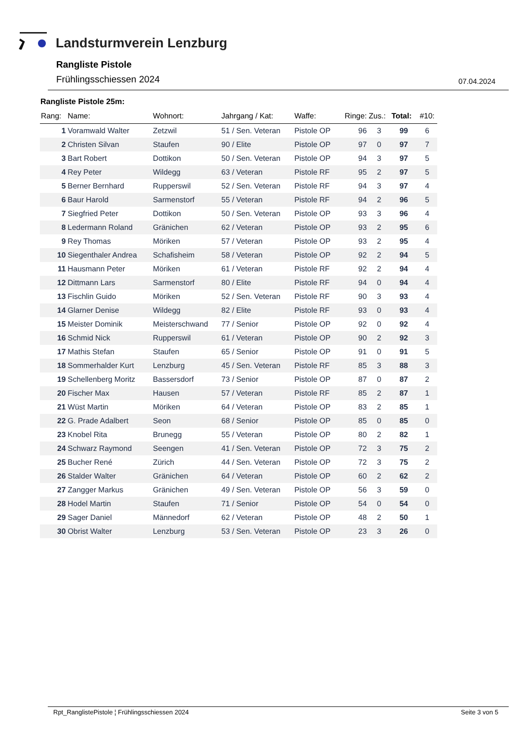Landsturmverein Lenzburg
Rangliste Pistole
Frühlingsschiessen 2024 07.04.2024
Rangliste Pistole 25m:
| Rang: | Name: | Wohnort: | Jahrgang / Kat: | Waffe: | Ringe: | Zus.: | Total: | #10: |
| --- | --- | --- | --- | --- | --- | --- | --- | --- |
| 1 | Voramwald Walter | Zetzwil | 51 / Sen. Veteran | Pistole OP | 96 | 3 | 99 | 6 |
| 2 | Christen Silvan | Staufen | 90 / Elite | Pistole OP | 97 | 0 | 97 | 7 |
| 3 | Bart Robert | Dottikon | 50 / Sen. Veteran | Pistole OP | 94 | 3 | 97 | 5 |
| 4 | Rey Peter | Wildegg | 63 / Veteran | Pistole RF | 95 | 2 | 97 | 5 |
| 5 | Berner Bernhard | Rupperswil | 52 / Sen. Veteran | Pistole RF | 94 | 3 | 97 | 4 |
| 6 | Baur Harold | Sarmenstorf | 55 / Veteran | Pistole RF | 94 | 2 | 96 | 5 |
| 7 | Siegfried Peter | Dottikon | 50 / Sen. Veteran | Pistole OP | 93 | 3 | 96 | 4 |
| 8 | Ledermann Roland | Gränichen | 62 / Veteran | Pistole OP | 93 | 2 | 95 | 6 |
| 9 | Rey Thomas | Möriken | 57 / Veteran | Pistole OP | 93 | 2 | 95 | 4 |
| 10 | Siegenthaler Andrea | Schafisheim | 58 / Veteran | Pistole OP | 92 | 2 | 94 | 5 |
| 11 | Hausmann Peter | Möriken | 61 / Veteran | Pistole RF | 92 | 2 | 94 | 4 |
| 12 | Dittmann Lars | Sarmenstorf | 80 / Elite | Pistole RF | 94 | 0 | 94 | 4 |
| 13 | Fischlin Guido | Möriken | 52 / Sen. Veteran | Pistole RF | 90 | 3 | 93 | 4 |
| 14 | Glarner Denise | Wildegg | 82 / Elite | Pistole RF | 93 | 0 | 93 | 4 |
| 15 | Meister Dominik | Meisterschwand | 77 / Senior | Pistole OP | 92 | 0 | 92 | 4 |
| 16 | Schmid Nick | Rupperswil | 61 / Veteran | Pistole OP | 90 | 2 | 92 | 3 |
| 17 | Mathis Stefan | Staufen | 65 / Senior | Pistole OP | 91 | 0 | 91 | 5 |
| 18 | Sommerhalder Kurt | Lenzburg | 45 / Sen. Veteran | Pistole RF | 85 | 3 | 88 | 3 |
| 19 | Schellenberg Moritz | Bassersdorf | 73 / Senior | Pistole OP | 87 | 0 | 87 | 2 |
| 20 | Fischer Max | Hausen | 57 / Veteran | Pistole RF | 85 | 2 | 87 | 1 |
| 21 | Wüst Martin | Möriken | 64 / Veteran | Pistole OP | 83 | 2 | 85 | 1 |
| 22 | G. Prade Adalbert | Seon | 68 / Senior | Pistole OP | 85 | 0 | 85 | 0 |
| 23 | Knobel Rita | Brunegg | 55 / Veteran | Pistole OP | 80 | 2 | 82 | 1 |
| 24 | Schwarz Raymond | Seengen | 41 / Sen. Veteran | Pistole OP | 72 | 3 | 75 | 2 |
| 25 | Bucher René | Zürich | 44 / Sen. Veteran | Pistole OP | 72 | 3 | 75 | 2 |
| 26 | Stalder Walter | Gränichen | 64 / Veteran | Pistole OP | 60 | 2 | 62 | 2 |
| 27 | Zangger Markus | Gränichen | 49 / Sen. Veteran | Pistole OP | 56 | 3 | 59 | 0 |
| 28 | Hodel Martin | Staufen | 71 / Senior | Pistole OP | 54 | 0 | 54 | 0 |
| 29 | Sager Daniel | Männedorf | 62 / Veteran | Pistole OP | 48 | 2 | 50 | 1 |
| 30 | Obrist Walter | Lenzburg | 53 / Sen. Veteran | Pistole OP | 23 | 3 | 26 | 0 |
Rpt_RanglistePistole ¦ Frühlingsschiessen 2024
Seite 3 von 5